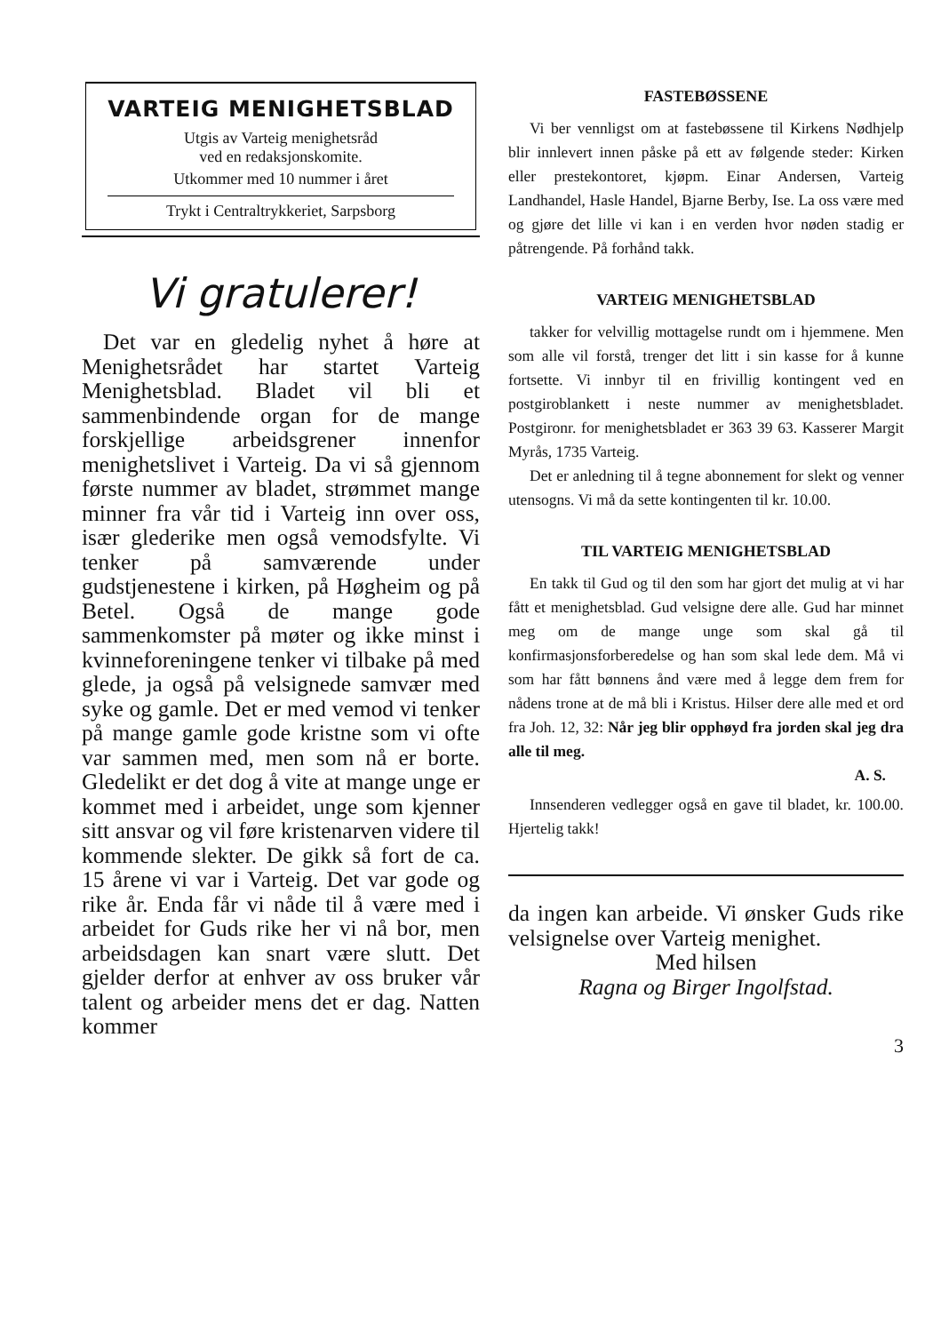VARTEIG MENIGHETSBLAD
Utgis av Varteig menighetsråd
ved en redaksjonskomite.
Utkommer med 10 nummer i året
Trykt i Centraltrykkeriet, Sarpsborg
Vi gratulerer!
Det var en gledelig nyhet å høre at Menighetsrådet har startet Varteig Menighetsblad. Bladet vil bli et sammenbindende organ for de mange forskjellige arbeidsgrener innenfor menighetslivet i Varteig. Da vi så gjennom første nummer av bladet, strømmet mange minner fra vår tid i Varteig inn over oss, især glede­rike men også vemodsfylte. Vi tenker på samværende under gudstjenestene i kirken, på Høgheim og på Betel. Også de mange gode sammenkomster på møter og ikke minst i kvinneforeningene tenker vi tilbake på med glede, ja også på velsignede samvær med syke og gamle. Det er med vemod vi tenker på mange gamle gode kristne som vi ofte var sammen med, men som nå er borte. Gledelikt er det dog å vite at mange unge er kommet med i arbeidet, unge som kjenner sitt ansvar og vil føre kristenarven videre til kommende slekter. De gikk så fort de ca. 15 årene vi var i Varteig. Det var gode og rike år. Enda får vi nåde til å være med i arbeidet for Guds rike her vi nå bor, men arbeidsdagen kan snart være slutt. Det gjelder derfor at enhver av oss bruker vår talent og arbeider mens det er dag. Natten kommer
FASTEBØSSENE
Vi ber vennligst om at fastebøssene til Kirkens Nødhjelp blir innlevert innen påske på ett av følgende steder: Kirken eller prestekontoret, kjøpm. Einar Andersen, Varteig Landhandel, Hasle Handel, Bjarne Berby, Ise. La oss være med og gjøre det lille vi kan i en verden hvor nøden stadig er påtrengende. På forhånd takk.
VARTEIG MENIGHETSBLAD
takker for velvillig mottagelse rundt om i hjemmene. Men som alle vil forstå, trenger det litt i sin kasse for å kunne fortsette. Vi innbyr til en frivillig kontingent ved en postgiroblankett i neste nummer av menighetsbladet. Postgironr. for menighetsbladet er 363 39 63. Kasserer Margit Myrås, 1735 Varteig.
Det er anledning til å tegne abonnement for slekt og venner utensogns. Vi må da sette kontingenten til kr. 10.00.
TIL VARTEIG MENIGHETSBLAD
En takk til Gud og til den som har gjort det mulig at vi har fått et menighetsblad. Gud velsigne dere alle. Gud har minnet meg om de mange unge som skal gå til konfirmasjonsforberedelse og han som skal lede dem. Må vi som har fått bønnens ånd være med å legge dem frem for nådens trone at de må bli i Kristus. Hilser dere alle med et ord fra Joh. 12, 32: Når jeg blir opphøyd fra jorden skal jeg dra alle til meg.
A. S.
Innsenderen vedlegger også en gave til bladet, kr. 100.00. Hjertelig takk!
da ingen kan arbeide. Vi ønsker Guds rike velsignelse over Varteig menighet.
Med hilsen
Ragna og Birger Ingolfstad.
3